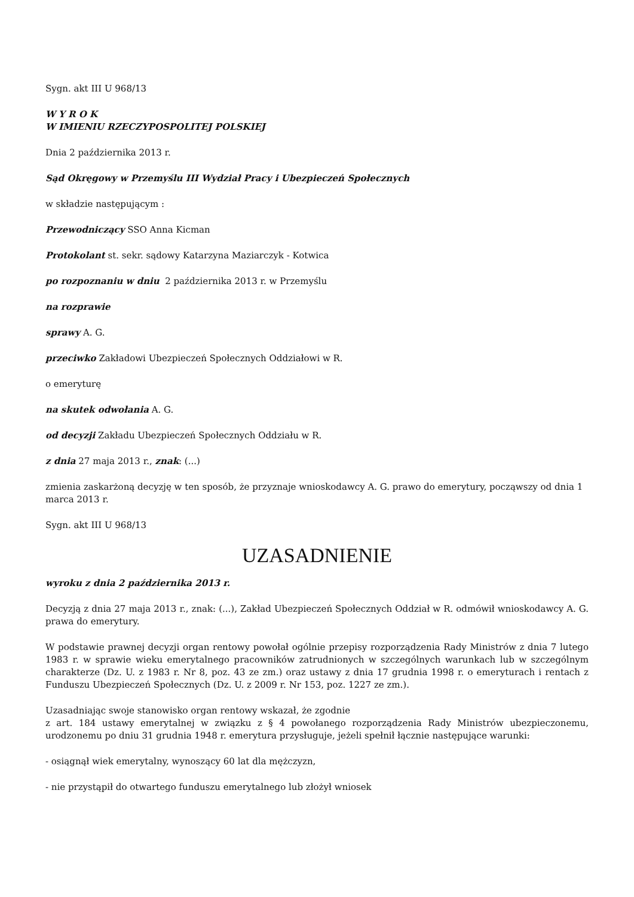Sygn. akt III U 968/13
W Y R O K
W IMIENIU RZECZYPOSPOLITEJ POLSKIEJ
Dnia 2 października 2013 r.
Sąd Okręgowy w Przemyślu III Wydział Pracy i Ubezpieczeń Społecznych
w składzie następującym :
Przewodniczący SSO Anna Kicman
Protokolant st. sekr. sądowy Katarzyna Maziarczyk - Kotwica
po rozpoznaniu w dniu 2 października 2013 r. w Przemyślu
na rozprawie
sprawy A. G.
przeciwko Zakładowi Ubezpieczeń Społecznych Oddziałowi w R.
o emeryturę
na skutek odwołania A. G.
od decyzji Zakładu Ubezpieczeń Społecznych Oddziału w R.
z dnia 27 maja 2013 r., znak: (...)
zmienia zaskarżoną decyzję w ten sposób, że przyznaje wnioskodawcy A. G. prawo do emerytury, począwszy od dnia 1 marca 2013 r.
Sygn. akt III U 968/13
UZASADNIENIE
wyroku z dnia 2 października 2013 r.
Decyzją z dnia 27 maja 2013 r., znak: (...), Zakład Ubezpieczeń Społecznych Oddział w R. odmówił wnioskodawcy A. G. prawa do emerytury.
W podstawie prawnej decyzji organ rentowy powołał ogólnie przepisy rozporządzenia Rady Ministrów z dnia 7 lutego 1983 r. w sprawie wieku emerytalnego pracowników zatrudnionych w szczególnych warunkach lub w szczególnym charakterze (Dz. U. z 1983 r. Nr 8, poz. 43 ze zm.) oraz ustawy z dnia 17 grudnia 1998 r. o emeryturach i rentach z Funduszu Ubezpieczeń Społecznych (Dz. U. z 2009 r. Nr 153, poz. 1227 ze zm.).
Uzasadniając swoje stanowisko organ rentowy wskazał, że zgodnie
z art. 184 ustawy emerytalnej w związku z § 4 powołanego rozporządzenia Rady Ministrów ubezpieczonemu, urodzonemu po dniu 31 grudnia 1948 r. emerytura przysługuje, jeżeli spełnił łącznie następujące warunki:
- osiągnął wiek emerytalny, wynoszący 60 lat dla mężczyzn,
- nie przystąpił do otwartego funduszu emerytalnego lub złożył wniosek